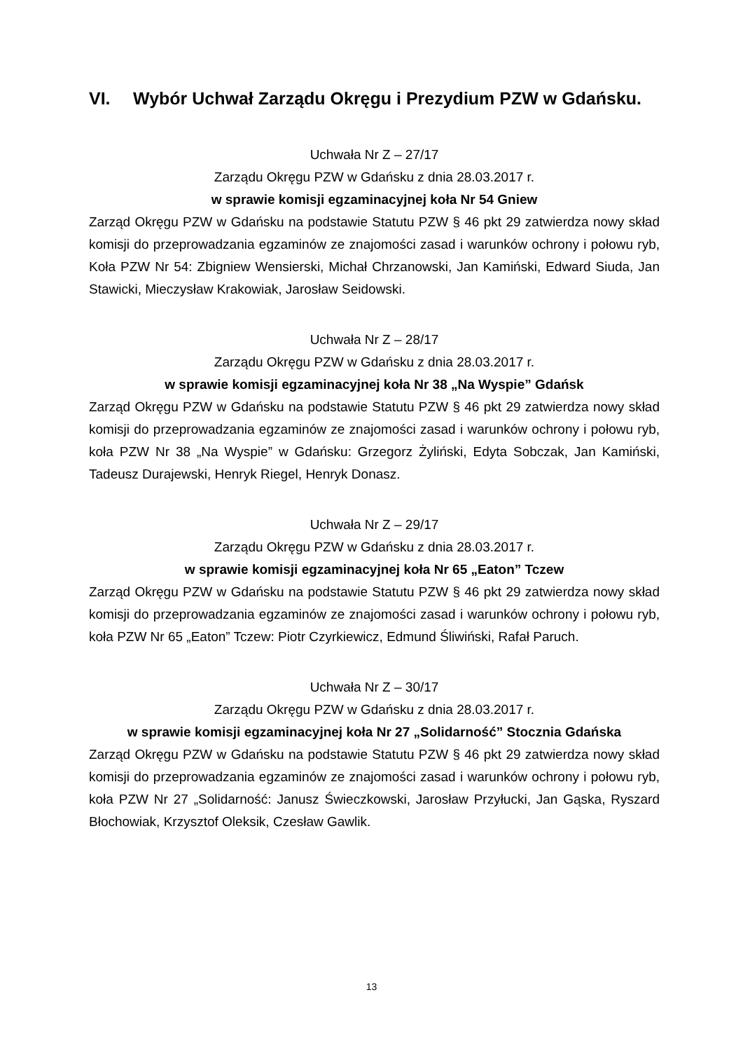VI. Wybór Uchwał Zarządu Okręgu i Prezydium PZW w Gdańsku.
Uchwała Nr Z – 27/17
Zarządu Okręgu PZW w Gdańsku z dnia 28.03.2017 r.
w sprawie komisji egzaminacyjnej koła Nr 54 Gniew
Zarząd Okręgu PZW w Gdańsku na podstawie Statutu PZW § 46 pkt 29 zatwierdza nowy skład komisji do przeprowadzania egzaminów ze znajomości zasad i warunków ochrony i połowu ryb, Koła PZW Nr 54: Zbigniew Wensierski, Michał Chrzanowski, Jan Kamiński, Edward Siuda, Jan Stawicki, Mieczysław Krakowiak, Jarosław Seidowski.
Uchwała Nr Z – 28/17
Zarządu Okręgu PZW w Gdańsku z dnia 28.03.2017 r.
w sprawie komisji egzaminacyjnej koła Nr 38 „Na Wyspie” Gdańsk
Zarząd Okręgu PZW w Gdańsku na podstawie Statutu PZW § 46 pkt 29 zatwierdza nowy skład komisji do przeprowadzania egzaminów ze znajomości zasad i warunków ochrony i połowu ryb, koła PZW Nr 38 „Na Wyspie” w Gdańsku: Grzegorz Żyliński, Edyta Sobczak, Jan Kamiński, Tadeusz Durajewski, Henryk Riegel, Henryk Donasz.
Uchwała Nr Z – 29/17
Zarządu Okręgu PZW w Gdańsku z dnia 28.03.2017 r.
w sprawie komisji egzaminacyjnej koła Nr 65 „Eaton” Tczew
Zarząd Okręgu PZW w Gdańsku na podstawie Statutu PZW § 46 pkt 29 zatwierdza nowy skład komisji do przeprowadzania egzaminów ze znajomości zasad i warunków ochrony i połowu ryb, koła PZW Nr 65 „Eaton” Tczew: Piotr Czyrkiewicz, Edmund Śliwiński, Rafał Paruch.
Uchwała Nr Z – 30/17
Zarządu Okręgu PZW w Gdańsku z dnia 28.03.2017 r.
w sprawie komisji egzaminacyjnej koła Nr 27 „Solidarność” Stocznia Gdańska
Zarząd Okręgu PZW w Gdańsku na podstawie Statutu PZW § 46 pkt 29 zatwierdza nowy skład komisji do przeprowadzania egzaminów ze znajomości zasad i warunków ochrony i połowu ryb, koła PZW Nr 27 „Solidarność: Janusz Świeczkowski, Jarosław Przyłucki, Jan Gąska, Ryszard Błochowiak, Krzysztof Oleksik, Czesław Gawlik.
13